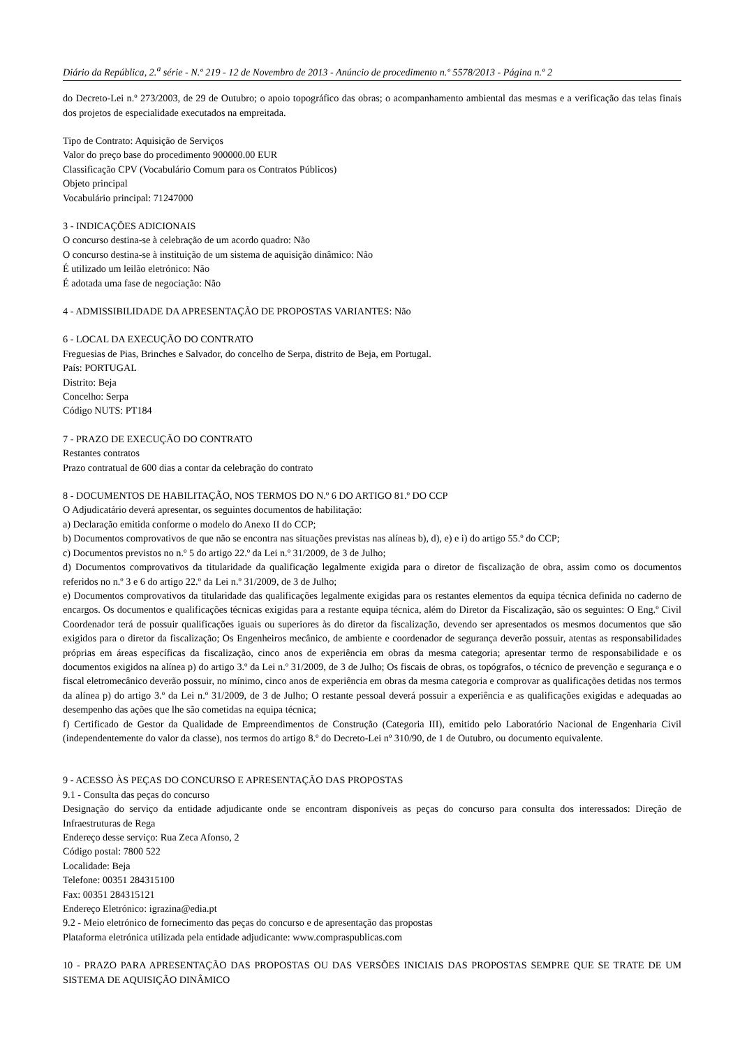Diário da República, 2.<sup>a</sup> série - N.º 219 - 12 de Novembro de 2013 - Anúncio de procedimento n.º 5578/2013 - Página n.º 2
do Decreto-Lei n.º 273/2003, de 29 de Outubro; o apoio topográfico das obras; o acompanhamento ambiental das mesmas e a verificação das telas finais dos projetos de especialidade executados na empreitada.
Tipo de Contrato: Aquisição de Serviços
Valor do preço base do procedimento 900000.00 EUR
Classificação CPV (Vocabulário Comum para os Contratos Públicos)
Objeto principal
Vocabulário principal: 71247000
3 - INDICAÇÕES ADICIONAIS
O concurso destina-se à celebração de um acordo quadro: Não
O concurso destina-se à instituição de um sistema de aquisição dinâmico: Não
É utilizado um leilão eletrónico: Não
É adotada uma fase de negociação: Não
4 - ADMISSIBILIDADE DA APRESENTAÇÃO DE PROPOSTAS VARIANTES: Não
6 - LOCAL DA EXECUÇÃO DO CONTRATO
Freguesias de Pias, Brinches e Salvador, do concelho de Serpa, distrito de Beja, em Portugal.
País: PORTUGAL
Distrito: Beja
Concelho: Serpa
Código NUTS: PT184
7 - PRAZO DE EXECUÇÃO DO CONTRATO
Restantes contratos
Prazo contratual de 600 dias a contar da celebração do contrato
8 - DOCUMENTOS DE HABILITAÇÃO, NOS TERMOS DO N.º 6 DO ARTIGO 81.º DO CCP
O Adjudicatário deverá apresentar, os seguintes documentos de habilitação:
a) Declaração emitida conforme o modelo do Anexo II do CCP;
b) Documentos comprovativos de que não se encontra nas situações previstas nas alíneas b), d), e) e i) do artigo 55.º do CCP;
c) Documentos previstos no n.º 5 do artigo 22.º da Lei n.º 31/2009, de 3 de Julho;
d) Documentos comprovativos da titularidade da qualificação legalmente exigida para o diretor de fiscalização de obra, assim como os documentos referidos no n.º 3 e 6 do artigo 22.º da Lei n.º 31/2009, de 3 de Julho;
e) Documentos comprovativos da titularidade das qualificações legalmente exigidas para os restantes elementos da equipa técnica definida no caderno de encargos. Os documentos e qualificações técnicas exigidas para a restante equipa técnica, além do Diretor da Fiscalização, são os seguintes: O Eng.º Civil Coordenador terá de possuir qualificações iguais ou superiores às do diretor da fiscalização, devendo ser apresentados os mesmos documentos que são exigidos para o diretor da fiscalização; Os Engenheiros mecânico, de ambiente e coordenador de segurança deverão possuir, atentas as responsabilidades próprias em áreas específicas da fiscalização, cinco anos de experiência em obras da mesma categoria; apresentar termo de responsabilidade e os documentos exigidos na alínea p) do artigo 3.º da Lei n.º 31/2009, de 3 de Julho; Os fiscais de obras, os topógrafos, o técnico de prevenção e segurança e o fiscal eletromecânico deverão possuir, no mínimo, cinco anos de experiência em obras da mesma categoria e comprovar as qualificações detidas nos termos da alínea p) do artigo 3.º da Lei n.º 31/2009, de 3 de Julho; O restante pessoal deverá possuir a experiência e as qualificações exigidas e adequadas ao desempenho das ações que lhe são cometidas na equipa técnica;
f) Certificado de Gestor da Qualidade de Empreendimentos de Construção (Categoria III), emitido pelo Laboratório Nacional de Engenharia Civil (independentemente do valor da classe), nos termos do artigo 8.º do Decreto-Lei nº 310/90, de 1 de Outubro, ou documento equivalente.
9 - ACESSO ÀS PEÇAS DO CONCURSO E APRESENTAÇÃO DAS PROPOSTAS
9.1 - Consulta das peças do concurso
Designação do serviço da entidade adjudicante onde se encontram disponíveis as peças do concurso para consulta dos interessados: Direção de Infraestruturas de Rega
Endereço desse serviço: Rua Zeca Afonso, 2
Código postal: 7800 522
Localidade: Beja
Telefone: 00351 284315100
Fax: 00351 284315121
Endereço Eletrónico: igrazina@edia.pt
9.2 - Meio eletrónico de fornecimento das peças do concurso e de apresentação das propostas
Plataforma eletrónica utilizada pela entidade adjudicante: www.compraspublicas.com
10 - PRAZO PARA APRESENTAÇÃO DAS PROPOSTAS OU DAS VERSÕES INICIAIS DAS PROPOSTAS SEMPRE QUE SE TRATE DE UM SISTEMA DE AQUISIÇÃO DINÂMICO